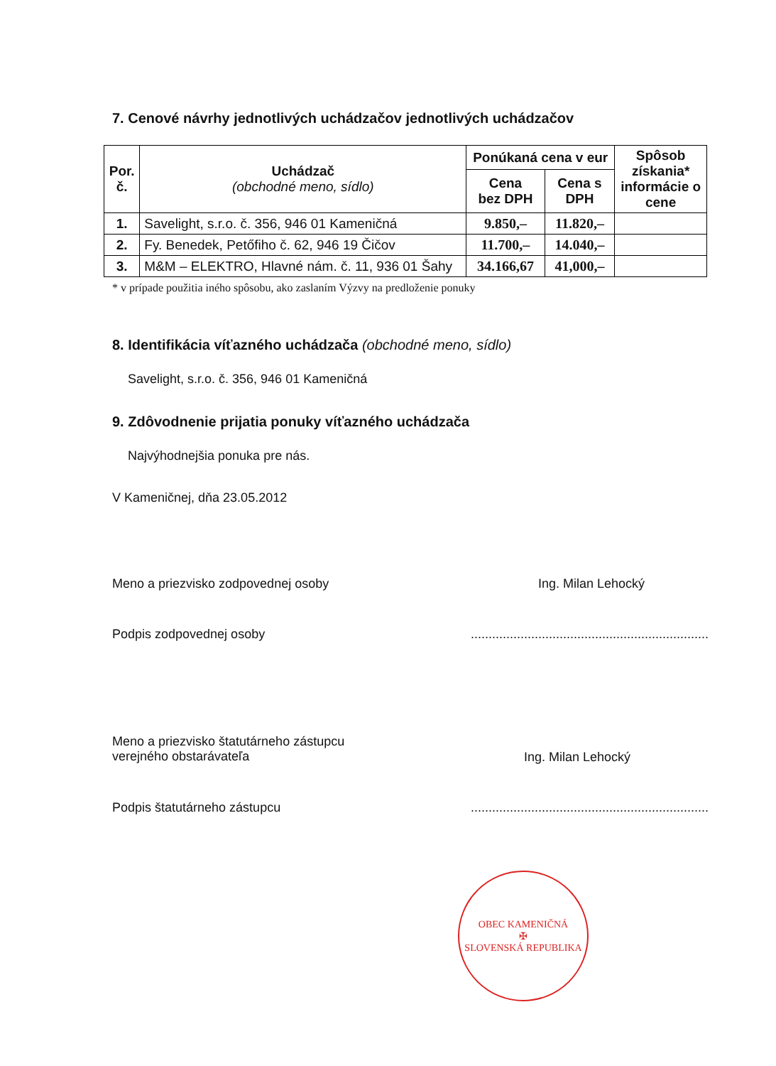7. Cenové návrhy jednotlivých uchádzačov jednotlivých uchádzačov
| Por. č. | Uchádzač (obchodné meno, sídlo) | Ponúkaná cena v eur | | Spôsob získania* informácie o cene |
| --- | --- | --- | --- | --- |
| | | Cena bez DPH | Cena s DPH | |
| 1. | Savelight, s.r.o. č. 356, 946 01 Kameničná | 9.850,– | 11.820,– | |
| 2. | Fy. Benedek, Petőfiho č. 62, 946 19 Čičov | 11.700,– | 14.040,– | |
| 3. | M&M – ELEKTRO, Hlavné nám. č. 11, 936 01 Šahy | 34.166,67 | 41,000,– | |
* v prípade použitia iného spôsobu, ako zaslaním Výzvy na predloženie ponuky
8. Identifikácia víťazného uchádzača (obchodné meno, sídlo)
Savelight, s.r.o. č. 356, 946 01 Kameničná
9. Zdôvodnenie prijatia ponuky víťazného uchádzača
Najvýhodnejšia ponuka pre nás.
V Kameničnej, dňa 23.05.2012
Meno a priezvisko zodpovednej osoby Ing. Milan Lehocký
Podpis zodpovednej osoby...................................................................
Meno a priezvisko štatutárneho zástupcu
verejného obstarávateľa Ing. Milan Lehocký
Podpis štatutárneho zástupcu...................................................................
OBEC KAMENIČNÁ
✠
SLOVENSKÁ REPUBLIKA